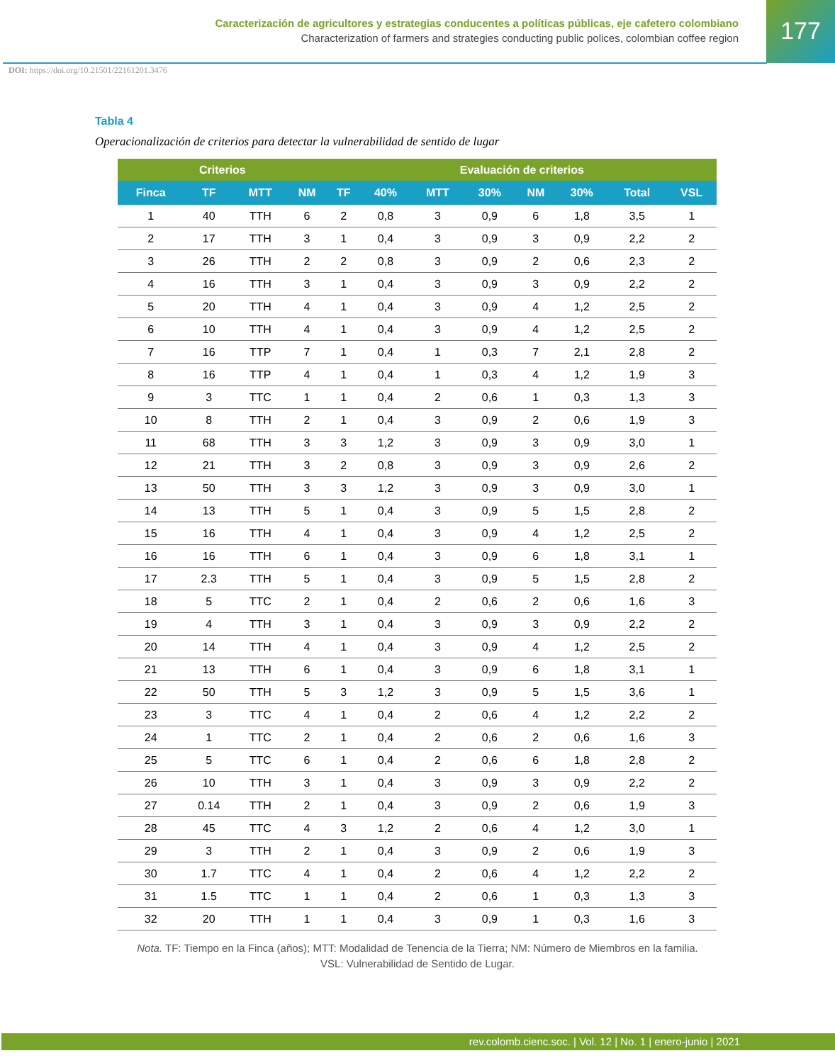Caracterización de agricultores y estrategias conducentes a políticas públicas, eje cafetero colombiano
Characterization of farmers and strategies conducting public polices, colombian coffee region
177
DOI: https://doi.org/10.21501/22161201.3476
Tabla 4
Operacionalización de criterios para detectar la vulnerabilidad de sentido de lugar
| Criterios | | | | Evaluación de criterios | | | | | | | |
| --- | --- | --- | --- | --- | --- | --- | --- | --- | --- | --- | --- |
| Finca | TF | MTT | NM | TF | 40% | MTT | 30% | NM | 30% | Total | VSL |
| 1 | 40 | TTH | 6 | 2 | 0,8 | 3 | 0,9 | 6 | 1,8 | 3,5 | 1 |
| 2 | 17 | TTH | 3 | 1 | 0,4 | 3 | 0,9 | 3 | 0,9 | 2,2 | 2 |
| 3 | 26 | TTH | 2 | 2 | 0,8 | 3 | 0,9 | 2 | 0,6 | 2,3 | 2 |
| 4 | 16 | TTH | 3 | 1 | 0,4 | 3 | 0,9 | 3 | 0,9 | 2,2 | 2 |
| 5 | 20 | TTH | 4 | 1 | 0,4 | 3 | 0,9 | 4 | 1,2 | 2,5 | 2 |
| 6 | 10 | TTH | 4 | 1 | 0,4 | 3 | 0,9 | 4 | 1,2 | 2,5 | 2 |
| 7 | 16 | TTP | 7 | 1 | 0,4 | 1 | 0,3 | 7 | 2,1 | 2,8 | 2 |
| 8 | 16 | TTP | 4 | 1 | 0,4 | 1 | 0,3 | 4 | 1,2 | 1,9 | 3 |
| 9 | 3 | TTC | 1 | 1 | 0,4 | 2 | 0,6 | 1 | 0,3 | 1,3 | 3 |
| 10 | 8 | TTH | 2 | 1 | 0,4 | 3 | 0,9 | 2 | 0,6 | 1,9 | 3 |
| 11 | 68 | TTH | 3 | 3 | 1,2 | 3 | 0,9 | 3 | 0,9 | 3,0 | 1 |
| 12 | 21 | TTH | 3 | 2 | 0,8 | 3 | 0,9 | 3 | 0,9 | 2,6 | 2 |
| 13 | 50 | TTH | 3 | 3 | 1,2 | 3 | 0,9 | 3 | 0,9 | 3,0 | 1 |
| 14 | 13 | TTH | 5 | 1 | 0,4 | 3 | 0,9 | 5 | 1,5 | 2,8 | 2 |
| 15 | 16 | TTH | 4 | 1 | 0,4 | 3 | 0,9 | 4 | 1,2 | 2,5 | 2 |
| 16 | 16 | TTH | 6 | 1 | 0,4 | 3 | 0,9 | 6 | 1,8 | 3,1 | 1 |
| 17 | 2.3 | TTH | 5 | 1 | 0,4 | 3 | 0,9 | 5 | 1,5 | 2,8 | 2 |
| 18 | 5 | TTC | 2 | 1 | 0,4 | 2 | 0,6 | 2 | 0,6 | 1,6 | 3 |
| 19 | 4 | TTH | 3 | 1 | 0,4 | 3 | 0,9 | 3 | 0,9 | 2,2 | 2 |
| 20 | 14 | TTH | 4 | 1 | 0,4 | 3 | 0,9 | 4 | 1,2 | 2,5 | 2 |
| 21 | 13 | TTH | 6 | 1 | 0,4 | 3 | 0,9 | 6 | 1,8 | 3,1 | 1 |
| 22 | 50 | TTH | 5 | 3 | 1,2 | 3 | 0,9 | 5 | 1,5 | 3,6 | 1 |
| 23 | 3 | TTC | 4 | 1 | 0,4 | 2 | 0,6 | 4 | 1,2 | 2,2 | 2 |
| 24 | 1 | TTC | 2 | 1 | 0,4 | 2 | 0,6 | 2 | 0,6 | 1,6 | 3 |
| 25 | 5 | TTC | 6 | 1 | 0,4 | 2 | 0,6 | 6 | 1,8 | 2,8 | 2 |
| 26 | 10 | TTH | 3 | 1 | 0,4 | 3 | 0,9 | 3 | 0,9 | 2,2 | 2 |
| 27 | 0.14 | TTH | 2 | 1 | 0,4 | 3 | 0,9 | 2 | 0,6 | 1,9 | 3 |
| 28 | 45 | TTC | 4 | 3 | 1,2 | 2 | 0,6 | 4 | 1,2 | 3,0 | 1 |
| 29 | 3 | TTH | 2 | 1 | 0,4 | 3 | 0,9 | 2 | 0,6 | 1,9 | 3 |
| 30 | 1.7 | TTC | 4 | 1 | 0,4 | 2 | 0,6 | 4 | 1,2 | 2,2 | 2 |
| 31 | 1.5 | TTC | 1 | 1 | 0,4 | 2 | 0,6 | 1 | 0,3 | 1,3 | 3 |
| 32 | 20 | TTH | 1 | 1 | 0,4 | 3 | 0,9 | 1 | 0,3 | 1,6 | 3 |
Nota. TF: Tiempo en la Finca (años); MTT: Modalidad de Tenencia de la Tierra; NM: Número de Miembros en la familia.
VSL: Vulnerabilidad de Sentido de Lugar.
rev.colomb.cienc.soc. | Vol. 12 | No. 1 | enero-junio | 2021